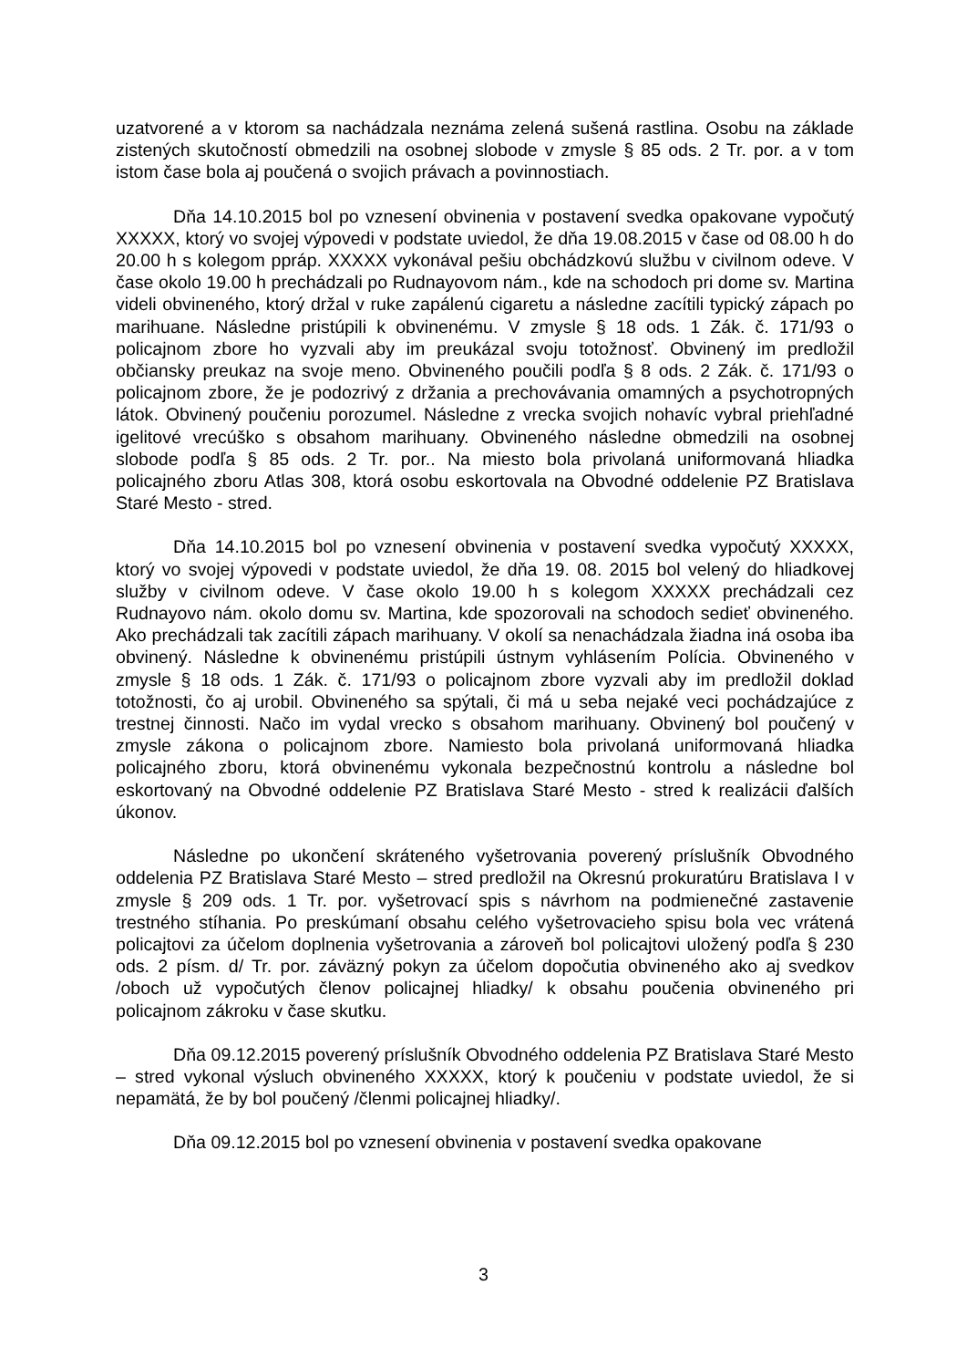uzatvorené a v ktorom sa nachádzala neznáma zelená sušená rastlina. Osobu na základe zistených skutočností obmedzili na osobnej slobode v zmysle § 85 ods. 2 Tr. por. a v tom istom čase bola aj poučená o svojich právach a povinnostiach.
Dňa 14.10.2015 bol po vznesení obvinenia v postavení svedka opakovane vypočutý XXXXX, ktorý vo svojej výpovedi v podstate uviedol, že dňa 19.08.2015 v čase od 08.00 h do 20.00 h s kolegom ppráp. XXXXX vykonával pešiu obchádzkovú službu v civilnom odeve. V čase okolo 19.00 h prechádzali po Rudnayovom nám., kde na schodoch pri dome sv. Martina videli obvineného, ktorý držal v ruke zapálenú cigaretu a následne zacítili typický zápach po marihuane. Následne pristúpili k obvinenému. V zmysle § 18 ods. 1 Zák. č. 171/93 o policajnom zbore ho vyzvali aby im preukázal svoju totožnosť. Obvinený im predložil občiansky preukaz na svoje meno. Obvineného poučili podľa § 8 ods. 2 Zák. č. 171/93 o policajnom zbore, že je podozrivý z držania a prechovávania omamných a psychotropných látok. Obvinený poučeniu porozumel. Následne z vrecka svojich nohavíc vybral priehľadné igelitové vrecúško s obsahom marihuany. Obvineného následne obmedzili na osobnej slobode podľa § 85 ods. 2 Tr. por.. Na miesto bola privolaná uniformovaná hliadka policajného zboru Atlas 308, ktorá osobu eskortovala na Obvodné oddelenie PZ Bratislava Staré Mesto - stred.
Dňa 14.10.2015 bol po vznesení obvinenia v postavení svedka vypočutý XXXXX, ktorý vo svojej výpovedi v podstate uviedol, že dňa 19. 08. 2015 bol velený do hliadkovej služby v civilnom odeve. V čase okolo 19.00 h s kolegom XXXXX prechádzali cez Rudnayovo nám. okolo domu sv. Martina, kde spozorovali na schodoch sedieť obvineného. Ako prechádzali tak zacítili zápach marihuany. V okolí sa nenachádzala žiadna iná osoba iba obvinený. Následne k obvinenému pristúpili ústnym vyhlásením Polícia. Obvineného v zmysle § 18 ods. 1 Zák. č. 171/93 o policajnom zbore vyzvali aby im predložil doklad totožnosti, čo aj urobil. Obvineného sa spýtali, či má u seba nejaké veci pochádzajúce z trestnej činnosti. Načo im vydal vrecko s obsahom marihuany. Obvinený bol poučený v zmysle zákona o policajnom zbore. Namiesto bola privolaná uniformovaná hliadka policajného zboru, ktorá obvinenému vykonala bezpečnostnú kontrolu a následne bol eskortovaný na Obvodné oddelenie PZ Bratislava Staré Mesto - stred k realizácii ďalších úkonov.
Následne po ukončení skráteného vyšetrovania poverený príslušník Obvodného oddelenia PZ Bratislava Staré Mesto – stred predložil na Okresnú prokuratúru Bratislava I v zmysle § 209 ods. 1 Tr. por. vyšetrovací spis s návrhom na podmienečné zastavenie trestného stíhania. Po preskúmaní obsahu celého vyšetrovacieho spisu bola vec vrátená policajtovi za účelom doplnenia vyšetrovania a zároveň bol policajtovi uložený podľa § 230 ods. 2 písm. d/ Tr. por. záväzný pokyn za účelom dopočutia obvineného ako aj svedkov /oboch už vypočutých členov policajnej hliadky/ k obsahu poučenia obvineného pri policajnom zákroku v čase skutku.
Dňa 09.12.2015 poverený príslušník Obvodného oddelenia PZ Bratislava Staré Mesto – stred vykonal výsluch obvineného XXXXX, ktorý k poučeniu v podstate uviedol, že si nepamätá, že by bol poučený /členmi policajnej hliadky/.
Dňa 09.12.2015 bol po vznesení obvinenia v postavení svedka opakovane
3